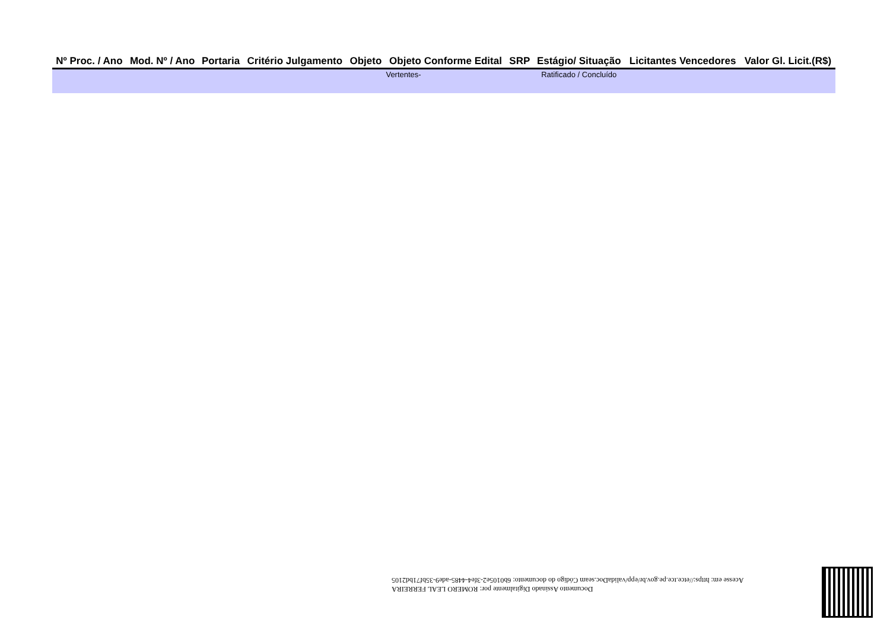| Nº Proc. / Ano | Mod. Nº / Ano | Portaria | Critério Julgamento | Objeto | Objeto Conforme Edital | SRP | Estágio/ Situação | Licitantes Vencedores | Valor Gl. Licit.(R$) |
| --- | --- | --- | --- | --- | --- | --- | --- | --- | --- |
| | | | | | Vertentes- | | Ratificado / Concluído | | |
Documento Assinado Digitalmente por: ROMERO LEAL FERREIRA
Acesse em: https://etce.tce.pe.gov.br/epp/validaDoc.seam Código do documento: 6b0105e2-3fe4-4485-ade9-35bf71bd2105